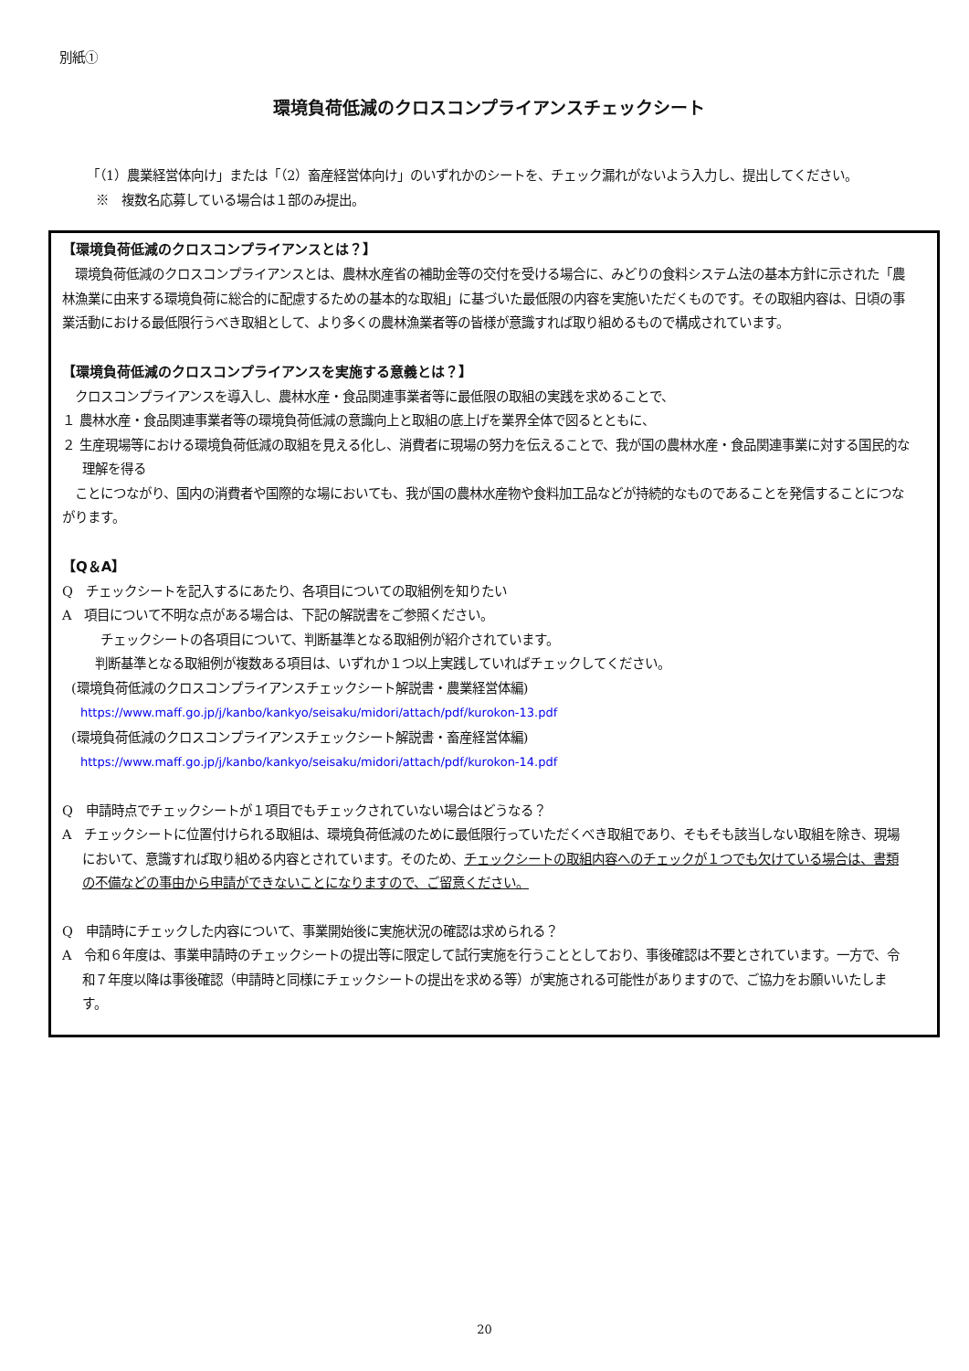別紙①
環境負荷低減のクロスコンプライアンスチェックシート
「（1）農業経営体向け」または「（2）畜産経営体向け」のいずれかのシートを、チェック漏れがないよう入力し、提出してください。
※　複数名応募している場合は１部のみ提出。
【環境負荷低減のクロスコンプライアンスとは？】
　環境負荷低減のクロスコンプライアンスとは、農林水産省の補助金等の交付を受ける場合に、みどりの食料システム法の基本方針に示された「農林漁業に由来する環境負荷に総合的に配慮するための基本的な取組」に基づいた最低限の内容を実施いただくものです。その取組内容は、日頃の事業活動における最低限行うべき取組として、より多くの農林漁業者等の皆様が意識すれば取り組めるもので構成されています。
【環境負荷低減のクロスコンプライアンスを実施する意義とは？】
　クロスコンプライアンスを導入し、農林水産・食品関連事業者等に最低限の取組の実践を求めることで、
１ 農林水産・食品関連事業者等の環境負荷低減の意識向上と取組の底上げを業界全体で図るとともに、
２ 生産現場等における環境負荷低減の取組を見える化し、消費者に現場の努力を伝えることで、我が国の農林水産・食品関連事業に対する国民的な理解を得る
　ことにつながり、国内の消費者や国際的な場においても、我が国の農林水産物や食料加工品などが持続的なものであることを発信することにつながります。
【Q＆A】
Q　チェックシートを記入するにあたり、各項目についての取組例を知りたい
A　項目について不明な点がある場合は、下記の解説書をご参照ください。
チェックシートの各項目について、判断基準となる取組例が紹介されています。
　判断基準となる取組例が複数ある項目は、いずれか１つ以上実践していればチェックしてください。
(環境負荷低減のクロスコンプライアンスチェックシート解説書・農業経営体編)
https://www.maff.go.jp/j/kanbo/kankyo/seisaku/midori/attach/pdf/kurokon-13.pdf
(環境負荷低減のクロスコンプライアンスチェックシート解説書・畜産経営体編)
https://www.maff.go.jp/j/kanbo/kankyo/seisaku/midori/attach/pdf/kurokon-14.pdf
Q　申請時点でチェックシートが１項目でもチェックされていない場合はどうなる？
A　チェックシートに位置付けられる取組は、環境負荷低減のために最低限行っていただくべき取組であり、そもそも該当しない取組を除き、現場において、意識すれば取り組める内容とされています。そのため、チェックシートの取組内容へのチェックが１つでも欠けている場合は、書類の不備などの事由から申請ができないことになりますので、ご留意ください。
Q　申請時にチェックした内容について、事業開始後に実施状況の確認は求められる？
A　令和６年度は、事業申請時のチェックシートの提出等に限定して試行実施を行うこととしており、事後確認は不要とされています。一方で、令和７年度以降は事後確認（申請時と同様にチェックシートの提出を求める等）が実施される可能性がありますので、ご協力をお願いいたします。
20